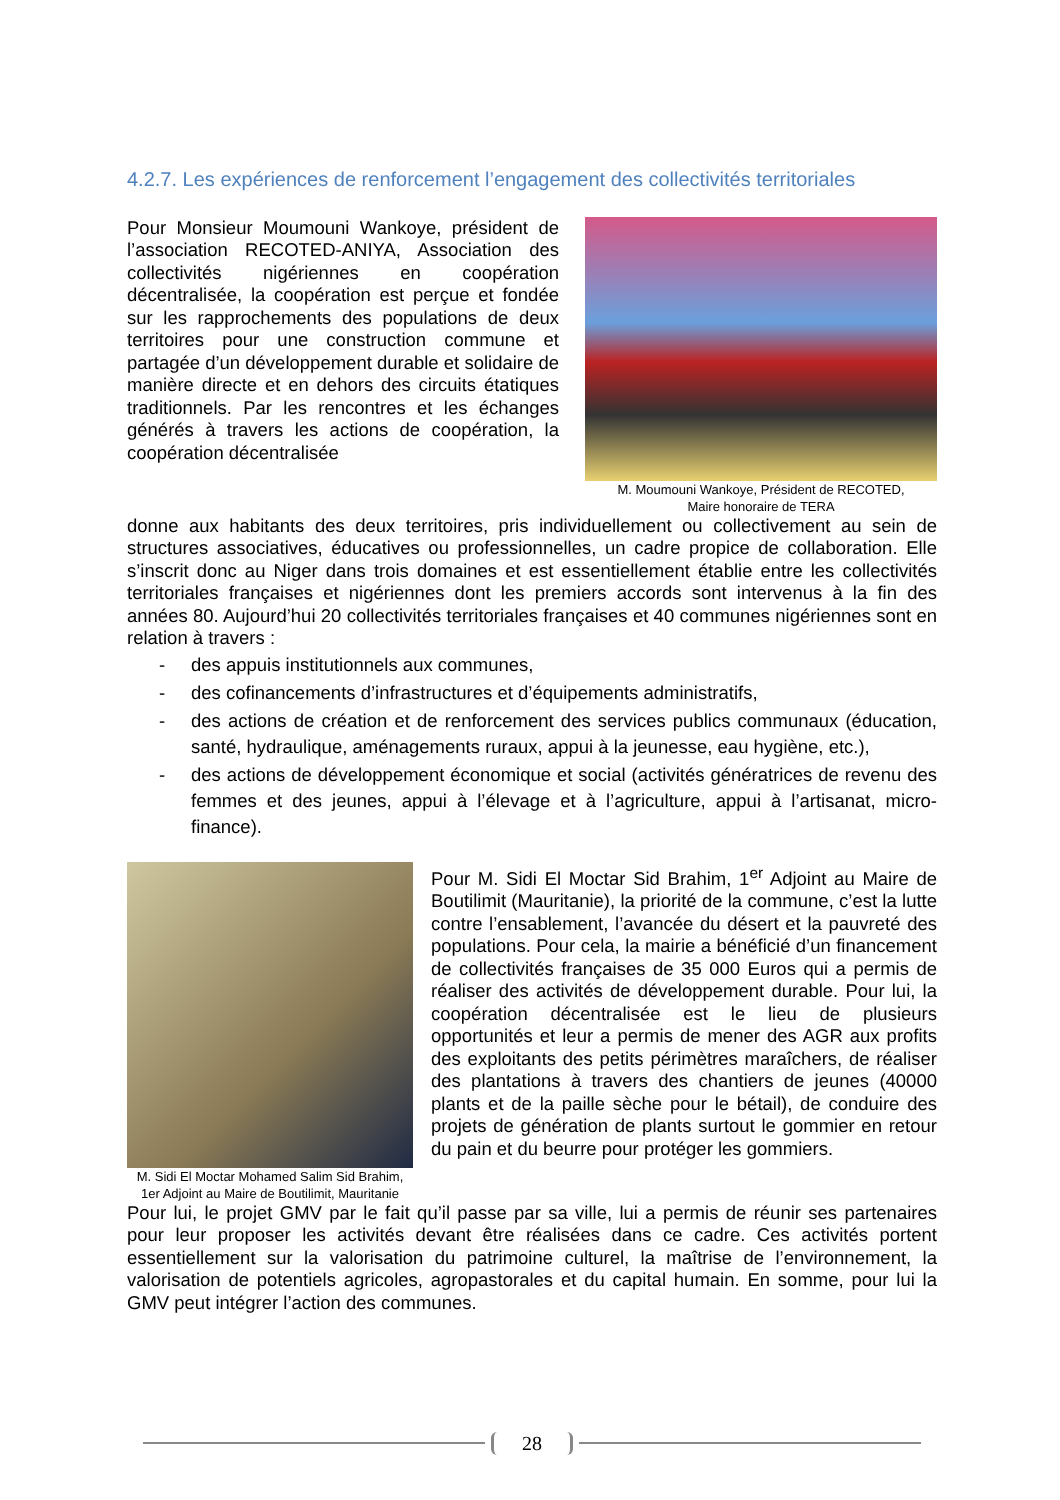4.2.7. Les expériences de renforcement l’engagement des collectivités territoriales
Pour Monsieur Moumouni Wankoye, président de l’association RECOTED-ANIYA, Association des collectivités nigériennes en coopération décentralisée, la coopération est perçue et fondée sur les rapprochements des populations de deux territoires pour une construction commune et partagée d’un développement durable et solidaire de manière directe et en dehors des circuits étatiques traditionnels. Par les rencontres et les échanges générés à travers les actions de coopération, la coopération décentralisée
M. Moumouni Wankoye, Président de RECOTED,
Maire honoraire de TERA
donne aux habitants des deux territoires, pris individuellement ou collectivement au sein de structures associatives, éducatives ou professionnelles, un cadre propice de collaboration. Elle s’inscrit donc au Niger dans trois domaines et est essentiellement établie entre les collectivités territoriales françaises et nigériennes dont les premiers accords sont intervenus à la fin des années 80. Aujourd’hui 20 collectivités territoriales françaises et 40 communes nigériennes sont en relation à travers :
- des appuis institutionnels aux communes,
- des cofinancements d’infrastructures et d’équipements administratifs,
- des actions de création et de renforcement des services publics communaux (éducation, santé, hydraulique, aménagements ruraux, appui à la jeunesse, eau hygiène, etc.),
- des actions de développement économique et social (activités génératrices de revenu des femmes et des jeunes, appui à l’élevage et à l’agriculture, appui à l’artisanat, micro-finance).
M. Sidi El Moctar Mohamed Salim Sid Brahim, 1er Adjoint au Maire de Boutilimit, Mauritanie
Pour M. Sidi El Moctar Sid Brahim, 1<sup>er</sup> Adjoint au Maire de Boutilimit (Mauritanie), la priorité de la commune, c’est la lutte contre l’ensablement, l’avancée du désert et la pauvreté des populations. Pour cela, la mairie a bénéficié d’un financement de collectivités françaises de 35 000 Euros qui a permis de réaliser des activités de développement durable. Pour lui, la coopération décentralisée est le lieu de plusieurs opportunités et leur a permis de mener des AGR aux profits des exploitants des petits périmètres maraîchers, de réaliser des plantations à travers des chantiers de jeunes (40000 plants et de la paille sèche pour le bétail), de conduire des projets de génération de plants surtout le gommier en retour du pain et du beurre pour protéger les gommiers.
Pour lui, le projet GMV par le fait qu’il passe par sa ville, lui a permis de réunir ses partenaires pour leur proposer les activités devant être réalisées dans ce cadre. Ces activités portent essentiellement sur la valorisation du patrimoine culturel, la maîtrise de l’environnement, la valorisation de potentiels agricoles, agropastorales et du capital humain. En somme, pour lui la GMV peut intégrer l’action des communes.
28